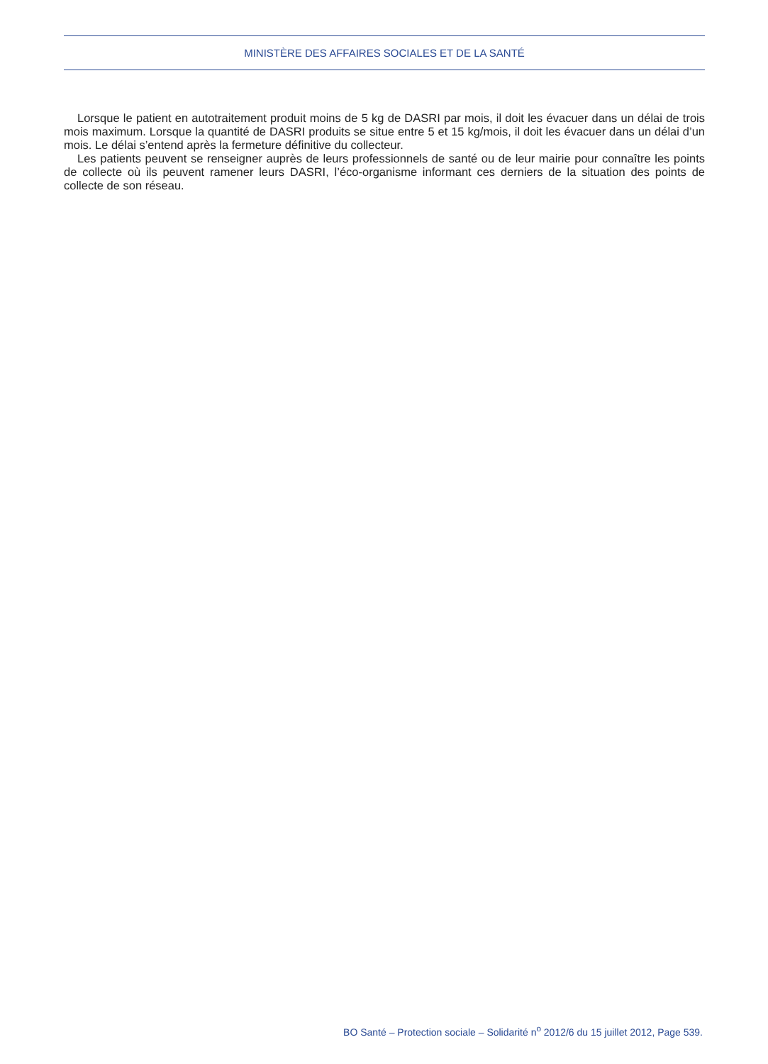MINISTÈRE DES AFFAIRES SOCIALES ET DE LA SANTÉ
Lorsque le patient en autotraitement produit moins de 5 kg de DASRI par mois, il doit les évacuer dans un délai de trois mois maximum. Lorsque la quantité de DASRI produits se situe entre 5 et 15 kg/mois, il doit les évacuer dans un délai d’un mois. Le délai s’entend après la fermeture définitive du collecteur.
Les patients peuvent se renseigner auprès de leurs professionnels de santé ou de leur mairie pour connaître les points de collecte où ils peuvent ramener leurs DASRI, l’éco-organisme informant ces derniers de la situation des points de collecte de son réseau.
BO Santé – Protection sociale – Solidarité n<sup>o</sup> 2012/6 du 15 juillet 2012, Page 539.